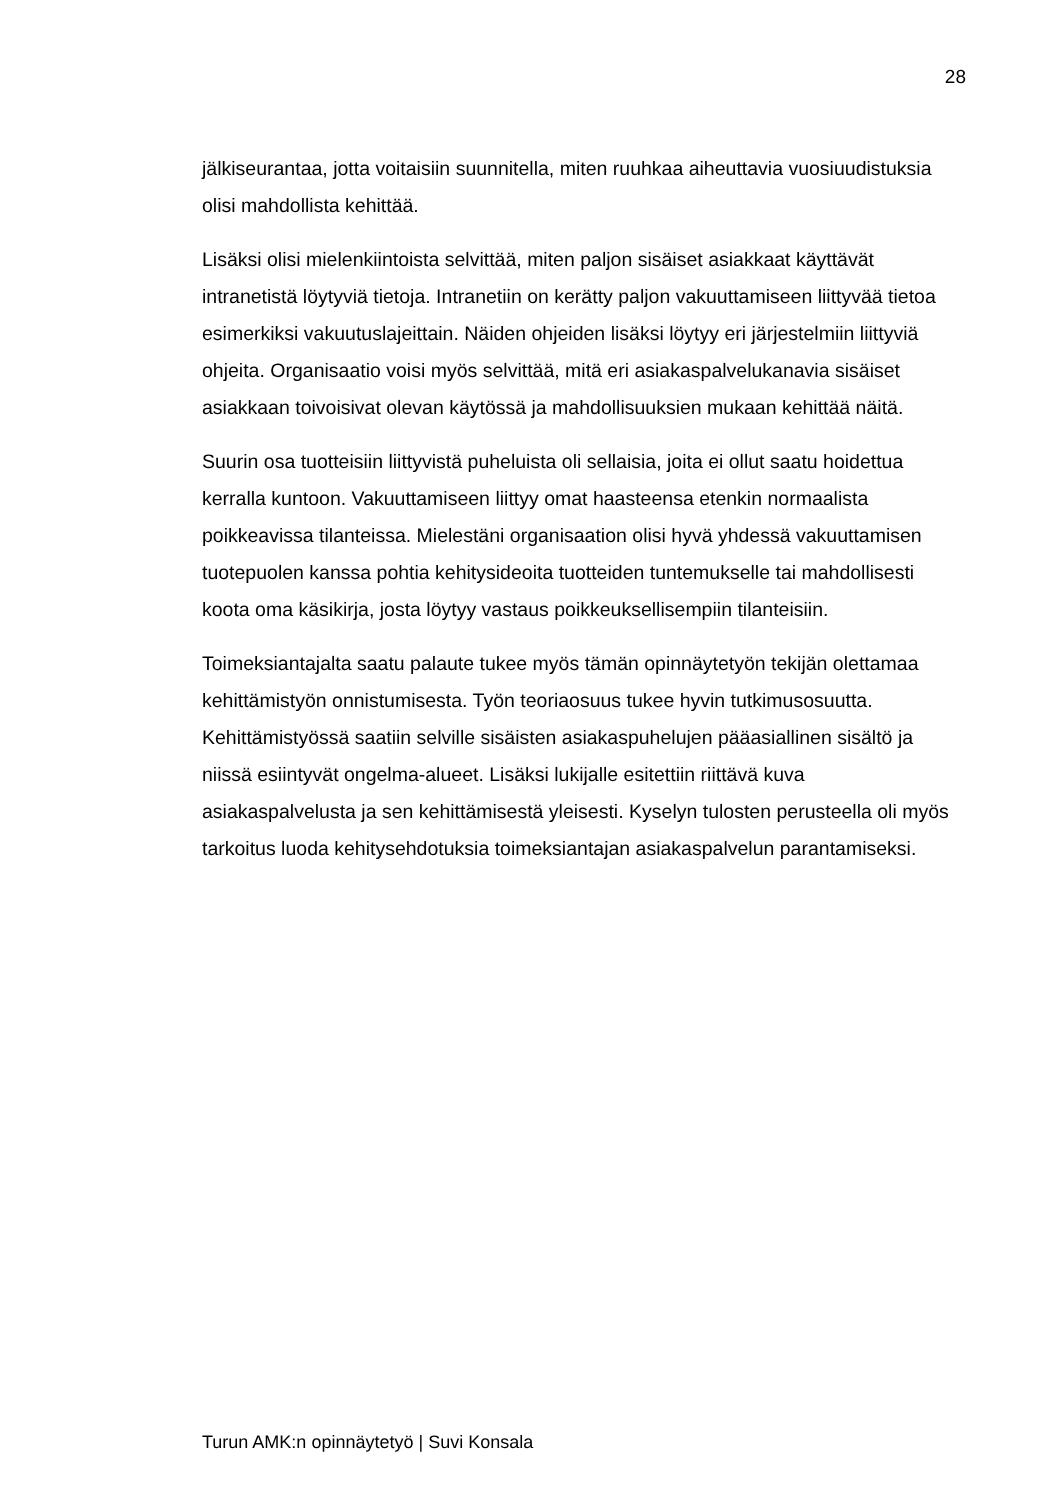28
jälkiseurantaa, jotta voitaisiin suunnitella, miten ruuhkaa aiheuttavia vuosiuudistuksia olisi mahdollista kehittää.
Lisäksi olisi mielenkiintoista selvittää, miten paljon sisäiset asiakkaat käyttävät intranetistä löytyviä tietoja. Intranetiin on kerätty paljon vakuuttamiseen liittyvää tietoa esimerkiksi vakuutuslajeittain. Näiden ohjeiden lisäksi löytyy eri järjestelmiin liittyviä ohjeita. Organisaatio voisi myös selvittää, mitä eri asiakaspalvelukanavia sisäiset asiakkaan toivoisivat olevan käytössä ja mahdollisuuksien mukaan kehittää näitä.
Suurin osa tuotteisiin liittyvistä puheluista oli sellaisia, joita ei ollut saatu hoidettua kerralla kuntoon. Vakuuttamiseen liittyy omat haasteensa etenkin normaalista poikkeavissa tilanteissa. Mielestäni organisaation olisi hyvä yhdessä vakuuttamisen tuotepuolen kanssa pohtia kehitysideoita tuotteiden tuntemukselle tai mahdollisesti koota oma käsikirja, josta löytyy vastaus poikkeuksellisempiin tilanteisiin.
Toimeksiantajalta saatu palaute tukee myös tämän opinnäytetyön tekijän olettamaa kehittämistyön onnistumisesta. Työn teoriaosuus tukee hyvin tutkimusosuutta. Kehittämistyössä saatiin selville sisäisten asiakaspuhelujen pääasiallinen sisältö ja niissä esiintyvät ongelma-alueet. Lisäksi lukijalle esitettiin riittävä kuva asiakaspalvelusta ja sen kehittämisestä yleisesti. Kyselyn tulosten perusteella oli myös tarkoitus luoda kehitysehdotuksia toimeksiantajan asiakaspalvelun parantamiseksi.
Turun AMK:n opinnäytetyö | Suvi Konsala